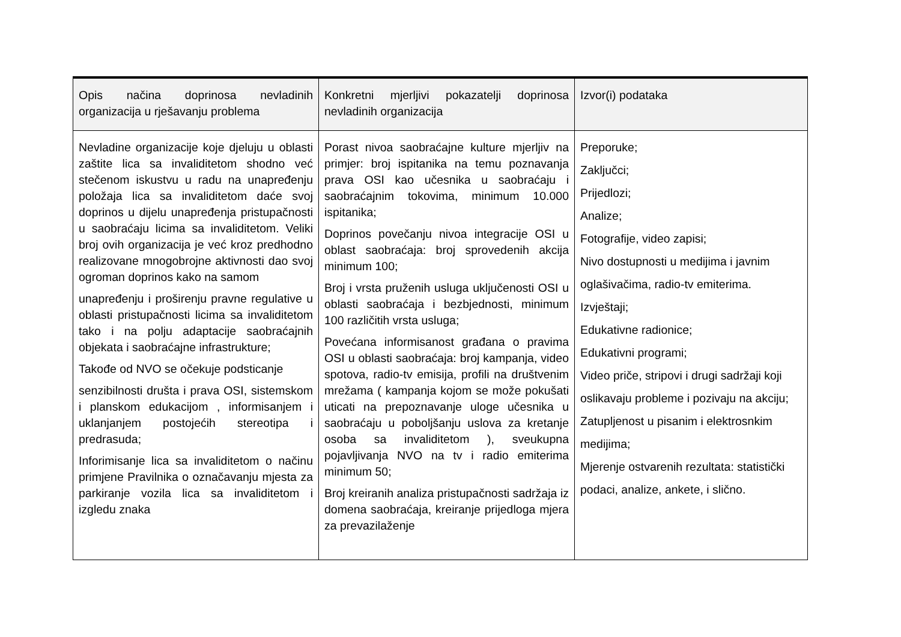| Opis načina doprinosa nevladinih organizacija u rješavanju problema | Konkretni mjerljivi pokazatelji doprinosa nevladinih organizacija | Izvor(i) podataka |
| --- | --- | --- |
| Nevladine organizacije koje djeluju u oblasti zaštite lica sa invaliditetom shodno već stečenom iskustvu u radu na unapređenju položaja lica sa invaliditetom daće svoj doprinos u dijelu unapređenja pristupačnosti u saobraćaju licima sa invaliditetom. Veliki broj ovih organizacija je već kroz predhodno realizovane mnogobrojne aktivnosti dao svoj ogroman doprinos kako na samom unapređenju i proširenju pravne regulative u oblasti pristupačnosti licima sa invaliditetom tako i na polju adaptacije saobraćajnih objekata i saobraćajne infrastrukture; Takođe od NVO se očekuje podsticanje senzibilnosti društa i prava OSI, sistemskom i planskom edukacijom , informisanjem i uklanjanjem postojećih stereotipa i predrasuda; Inforimisanje lica sa invaliditetom o načinu primjene Pravilnika o označavanju mjesta za parkiranje vozila lica sa invaliditetom i izgledu znaka | Porast nivoa saobraćajne kulture mjerljiv na primjer: broj ispitanika na temu poznavanja prava OSI kao učesnika u saobraćaju i saobraćajnim tokovima, minimum 10.000 ispitanika; Doprinos povečanju nivoa integracije OSI u oblast saobraćaja: broj sprovedenih akcija minimum 100; Broj i vrsta pruženih usluga uključenosti OSI u oblasti saobraćaja i bezbjednosti, minimum 100 različitih vrsta usluga; Povećana informisanost građana o pravima OSI u oblasti saobraćaja: broj kampanja, video spotova, radio-tv emisija, profili na društvenim mrežama ( kampanja kojom se može pokušati uticati na prepoznavanje uloge učesnika u saobraćaju u poboljšanju uslova za kretanje osoba sa invaliditetom ), sveukupna pojavljivanja NVO na tv i radio emiterima minimum 50; Broj kreiranih analiza pristupačnosti sadržaja iz domena saobraćaja, kreiranje prijedloga mjera za prevazilaženje | Preporuke; Zaključci; Prijedlozi; Analize; Fotografije, video zapisi; Nivo dostupnosti u medijima i javnim oglašivačima, radio-tv emiterima. Izvještaji; Edukativne radionice; Edukativni programi; Video priče, stripovi i drugi sadržaji koji oslikavaju probleme i pozivaju na akciju; Zatupljenost u pisanim i elektrosnkim medijima; Mjerenje ostvarenih rezultata: statistički podaci, analize, ankete, i slično. |